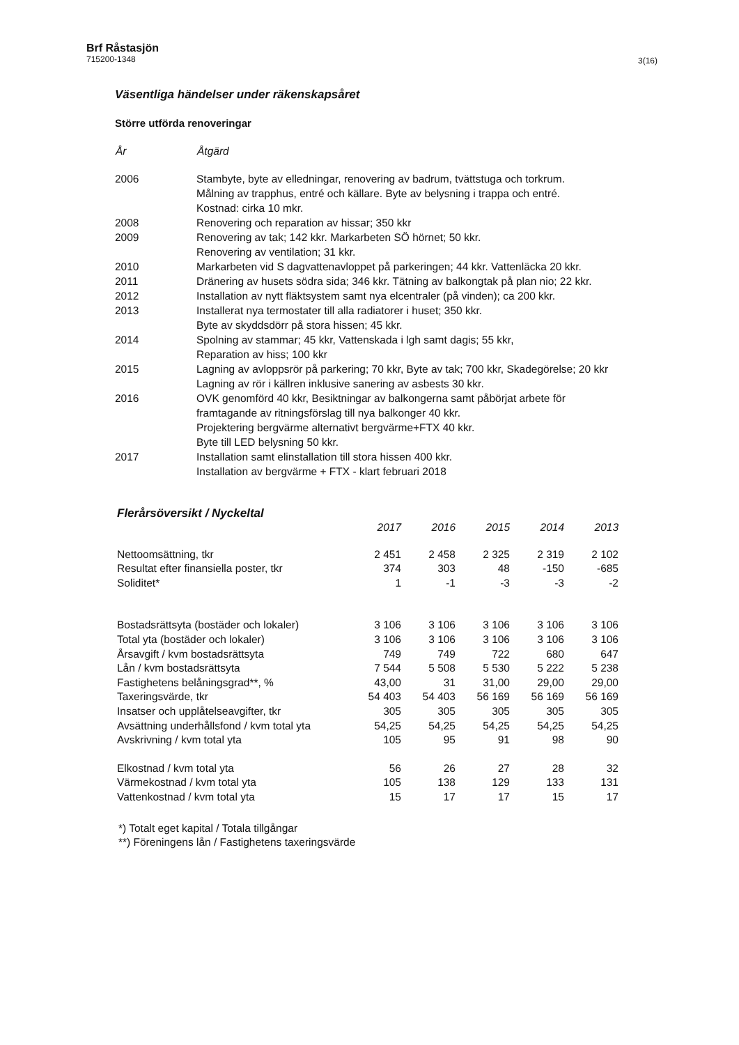Brf Råstasjön
715200-1348
3(16)
Väsentliga händelser under räkenskapsåret
Större utförda renoveringar
| År | Åtgärd |
| --- | --- |
| 2006 | Stambyte, byte av elledningar, renovering av badrum, tvättstuga och torkrum. Målning av trapphus, entré och källare. Byte av belysning i trappa och entré. Kostnad: cirka 10 mkr. |
| 2008 | Renovering och reparation av hissar; 350 kkr |
| 2009 | Renovering av tak; 142 kkr. Markarbeten SÖ hörnet; 50 kkr. Renovering av ventilation; 31 kkr. |
| 2010 | Markarbeten vid S dagvattenavloppet på parkeringen; 44 kkr. Vattenläcka 20 kkr. |
| 2011 | Dränering av husets södra sida; 346 kkr. Tätning av balkongtak på plan nio; 22 kkr. |
| 2012 | Installation av nytt fläktsystem samt nya elcentraler (på vinden); ca 200 kkr. |
| 2013 | Installerat nya termostater till alla radiatorer i huset; 350 kkr. Byte av skyddsdörr på stora hissen; 45 kkr. |
| 2014 | Spolning av stammar; 45 kkr, Vattenskada i lgh samt dagis; 55 kkr, Reparation av hiss; 100 kkr |
| 2015 | Lagning av avloppsrör på parkering; 70 kkr, Byte av tak; 700 kkr, Skadegörelse; 20 kkr Lagning av rör i källren inklusive sanering av asbests 30 kkr. |
| 2016 | OVK genomförd 40 kkr, Besiktningar av balkongerna samt påbörjat arbete för framtagande av ritningsförslag till nya balkonger 40 kkr. Projektering bergvärme alternativt bergvärme+FTX 40 kkr. Byte till LED belysning 50 kkr. |
| 2017 | Installation samt elinstallation till stora hissen 400 kkr. Installation av bergvärme + FTX - klart februari 2018 |
Flerårsöversikt / Nyckeltal
| | 2017 | 2016 | 2015 | 2014 | 2013 |
| --- | --- | --- | --- | --- | --- |
| Nettoomsättning, tkr | 2 451 | 2 458 | 2 325 | 2 319 | 2 102 |
| Resultat efter finansiella poster, tkr | 374 | 303 | 48 | -150 | -685 |
| Soliditet* | 1 | -1 | -3 | -3 | -2 |
| Bostadsrättsyta (bostäder och lokaler) | 3 106 | 3 106 | 3 106 | 3 106 | 3 106 |
| Total yta (bostäder och lokaler) | 3 106 | 3 106 | 3 106 | 3 106 | 3 106 |
| Årsavgift / kvm bostadsrättsyta | 749 | 749 | 722 | 680 | 647 |
| Lån / kvm bostadsrättsyta | 7 544 | 5 508 | 5 530 | 5 222 | 5 238 |
| Fastighetens belåningsgrad**, % | 43,00 | 31 | 31,00 | 29,00 | 29,00 |
| Taxeringsvärde, tkr | 54 403 | 54 403 | 56 169 | 56 169 | 56 169 |
| Insatser och upplåtelseavgifter, tkr | 305 | 305 | 305 | 305 | 305 |
| Avsättning underhållsfond / kvm total yta | 54,25 | 54,25 | 54,25 | 54,25 | 54,25 |
| Avskrivning / kvm total yta | 105 | 95 | 91 | 98 | 90 |
| Elkostnad / kvm total yta | 56 | 26 | 27 | 28 | 32 |
| Värmekostnad / kvm total yta | 105 | 138 | 129 | 133 | 131 |
| Vattenkostnad / kvm total yta | 15 | 17 | 17 | 15 | 17 |
*) Totalt eget kapital / Totala tillgångar
**) Föreningens lån / Fastighetens taxeringsvärde